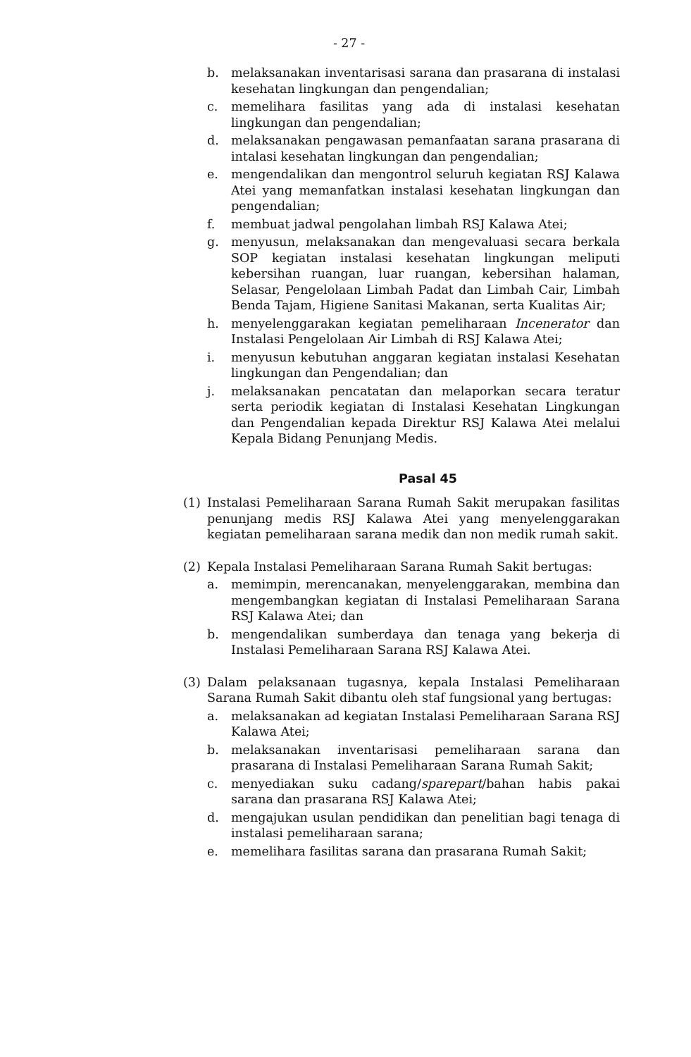- 27 -
b. melaksanakan inventarisasi sarana dan prasarana di instalasi kesehatan lingkungan dan pengendalian;
c. memelihara fasilitas yang ada di instalasi kesehatan lingkungan dan pengendalian;
d. melaksanakan pengawasan pemanfaatan sarana prasarana di intalasi kesehatan lingkungan dan pengendalian;
e. mengendalikan dan mengontrol seluruh kegiatan RSJ Kalawa Atei yang memanfatkan instalasi kesehatan lingkungan dan pengendalian;
f. membuat jadwal pengolahan limbah RSJ Kalawa Atei;
g. menyusun, melaksanakan dan mengevaluasi secara berkala SOP kegiatan instalasi kesehatan lingkungan meliputi kebersihan ruangan, luar ruangan, kebersihan halaman, Selasar, Pengelolaan Limbah Padat dan Limbah Cair, Limbah Benda Tajam, Higiene Sanitasi Makanan, serta Kualitas Air;
h. menyelenggarakan kegiatan pemeliharaan Incenerator dan Instalasi Pengelolaan Air Limbah di RSJ Kalawa Atei;
i. menyusun kebutuhan anggaran kegiatan instalasi Kesehatan lingkungan dan Pengendalian; dan
j. melaksanakan pencatatan dan melaporkan secara teratur serta periodik kegiatan di Instalasi Kesehatan Lingkungan dan Pengendalian kepada Direktur RSJ Kalawa Atei melalui Kepala Bidang Penunjang Medis.
Pasal 45
(1) Instalasi Pemeliharaan Sarana Rumah Sakit merupakan fasilitas penunjang medis RSJ Kalawa Atei yang menyelenggarakan kegiatan pemeliharaan sarana medik dan non medik rumah sakit.
(2) Kepala Instalasi Pemeliharaan Sarana Rumah Sakit bertugas:
a. memimpin, merencanakan, menyelenggarakan, membina dan mengembangkan kegiatan di Instalasi Pemeliharaan Sarana RSJ Kalawa Atei; dan
b. mengendalikan sumberdaya dan tenaga yang bekerja di Instalasi Pemeliharaan Sarana RSJ Kalawa Atei.
(3) Dalam pelaksanaan tugasnya, kepala Instalasi Pemeliharaan Sarana Rumah Sakit dibantu oleh staf fungsional yang bertugas:
a. melaksanakan ad kegiatan Instalasi Pemeliharaan Sarana RSJ Kalawa Atei;
b. melaksanakan inventarisasi pemeliharaan sarana dan prasarana di Instalasi Pemeliharaan Sarana Rumah Sakit;
c. menyediakan suku cadang/sparepart/bahan habis pakai sarana dan prasarana RSJ Kalawa Atei;
d. mengajukan usulan pendidikan dan penelitian bagi tenaga di instalasi pemeliharaan sarana;
e. memelihara fasilitas sarana dan prasarana Rumah Sakit;